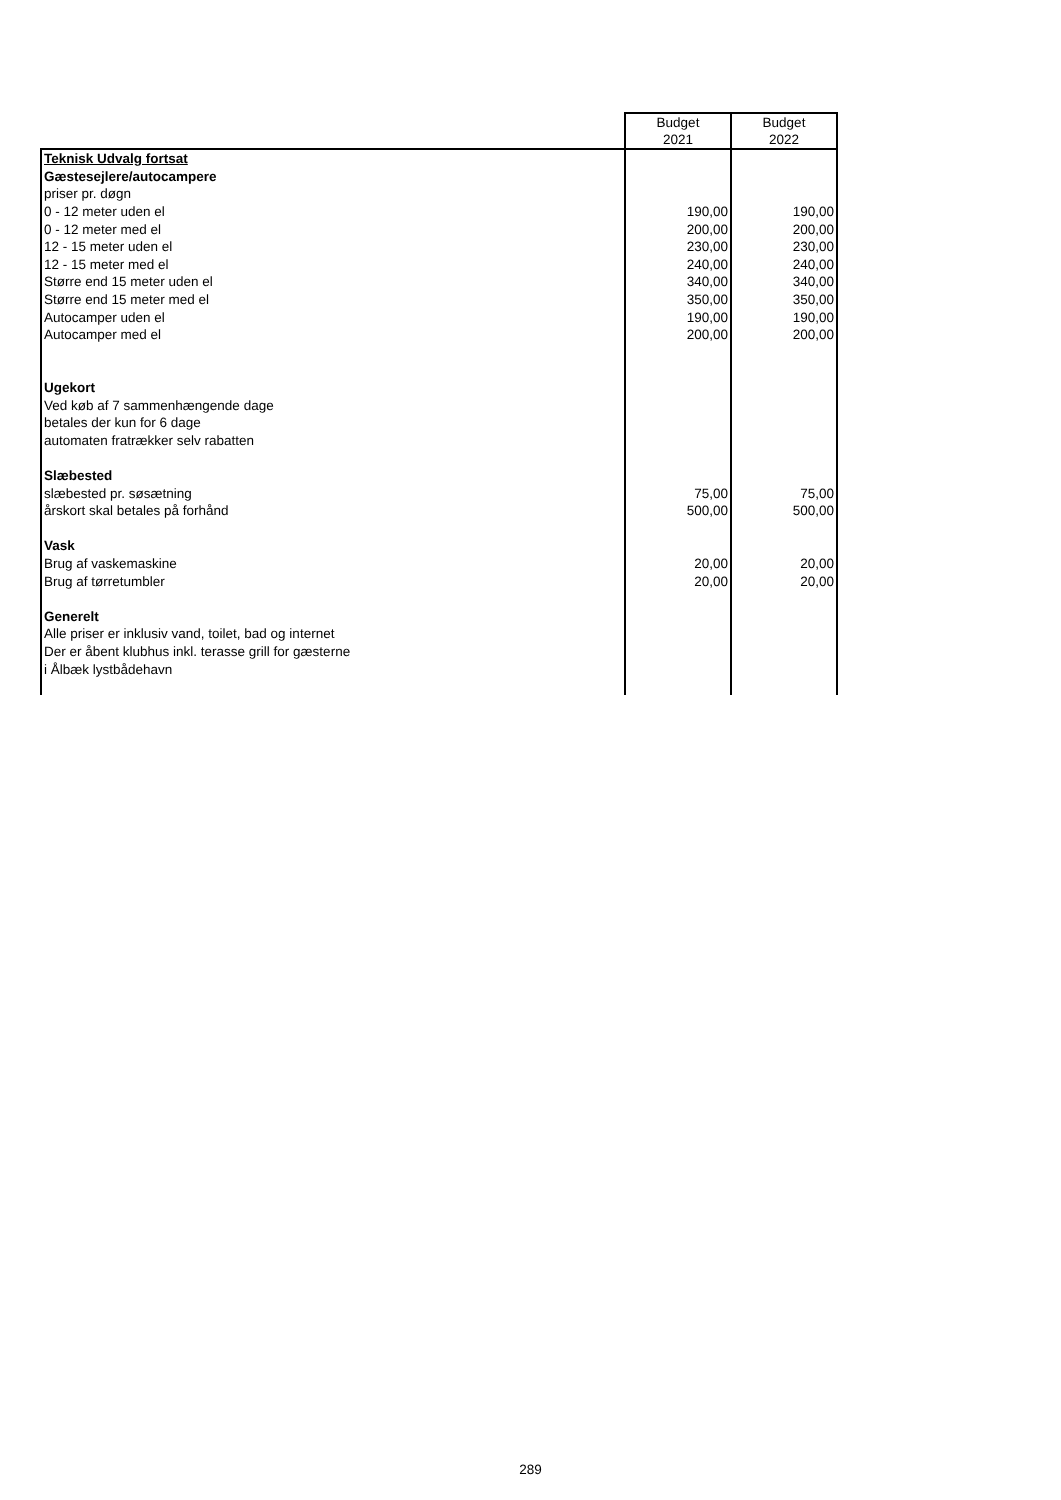| | Budget 2021 | Budget 2022 |
| --- | --- | --- |
| Teknisk Udvalg fortsat | | |
| Gæstesejlere/autocampere | | |
| priser pr. døgn | | |
| 0 - 12 meter uden el | 190,00 | 190,00 |
| 0 - 12 meter med el | 200,00 | 200,00 |
| 12 - 15 meter uden el | 230,00 | 230,00 |
| 12 - 15 meter med el | 240,00 | 240,00 |
| Større end 15 meter uden el | 340,00 | 340,00 |
| Større end 15 meter med el | 350,00 | 350,00 |
| Autocamper uden el | 190,00 | 190,00 |
| Autocamper med el | 200,00 | 200,00 |
| Ugekort | | |
| Ved køb af 7 sammenhængende dage | | |
| betales der kun for 6 dage | | |
| automaten fratrækker selv rabatten | | |
| Slæbested | | |
| slæbested pr. søsætning | 75,00 | 75,00 |
| årskort skal betales på forhånd | 500,00 | 500,00 |
| Vask | | |
| Brug af vaskemaskine | 20,00 | 20,00 |
| Brug af tørretumbler | 20,00 | 20,00 |
| Generelt | | |
| Alle priser er inklusiv vand, toilet, bad og internet | | |
| Der er åbent klubhus inkl. terasse grill for gæsterne | | |
| i Ålbæk lystbådehavn | | |
289